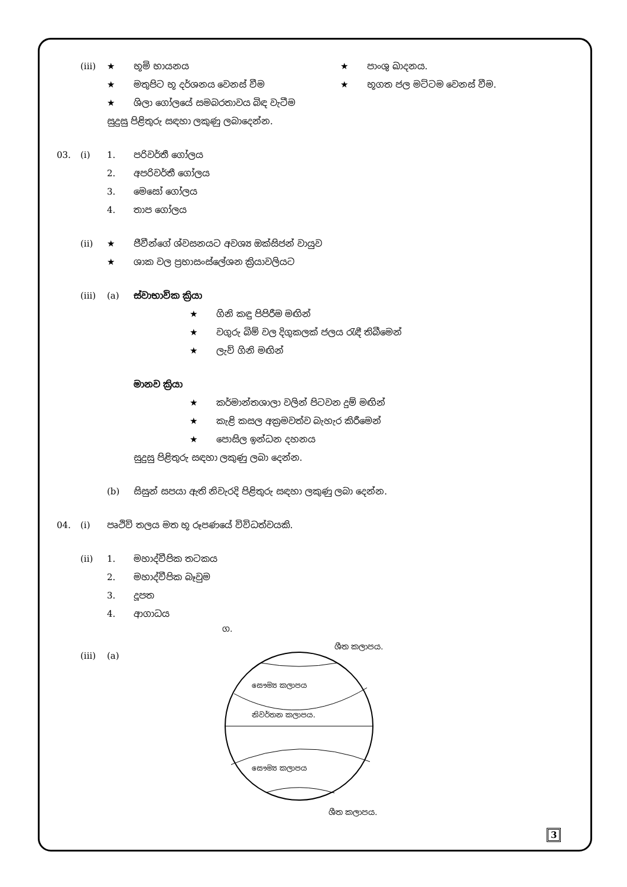(iii) ★ භූමි භායනය ★ පාංශු ඛාදනය.
★ මතුපිට භූ දර්ශනය වෙනස් වීම ★ භූගත ජල මට්ටම වෙනස් වීම.
★ ශිලා ගෝලයේ සමබරතාවය බිඳ වැටීම
සුදුසු පිළිතුරු සඳහා ලකුණු ලබාදෙන්න.
03. (i) 1. පරිවර්තී ගෝලය
2. අපරිවර්තී ගෝලය
3. මෙසෝ ගෝලය
4. තාප ගෝලය
(ii) ★ ජීවීන්ගේ ශ්වසනයට අවශ්‍ය ඔක්සිජන් වායුව
★ ශාක වල ප්‍රභාසංස්ලේශන ක්‍රියාවලියට
(iii) (a) ස්වාභාවික ක්‍රියා
★ ගිනි කඳු පිපිරීම මඟින්
★ වගුරු බිම් වල දිගුකලක් ජලය රැඳී තිබීමෙන්
★ ලැව් ගිනි මඟින්
මානව ක්‍රියා
★ කර්මාන්තශාලා වලින් පිටවන දුම් මඟින්
★ කැළි කසල අක්‍රමවත්ව බැහැර කිරීමෙන්
★ පොසිල ඉන්ධන දහනය
සුදුසු පිළිතුරු සඳහා ලකුණු ලබා දෙන්න.
(b) සිසුන් සපයා ඇති නිවැරදි පිළිතුරු සඳහා ලකුණු ලබා දෙන්න.
04. (i) පෘථිවි තලය මත භූ රූපණයේ විවිධත්වයකි.
(ii) 1. මහාද්වීපික තටකය
2. මහාද්වීපික බෑවුම
3. දූපත
4. ආගාධය
(iii) (a)
ග.
ශීත කලාපය.
සෞම්‍ය කලාපය
නිවර්තන කලාපය.
සෞම්‍ය කලාපය
ශීත කලාපය.
3